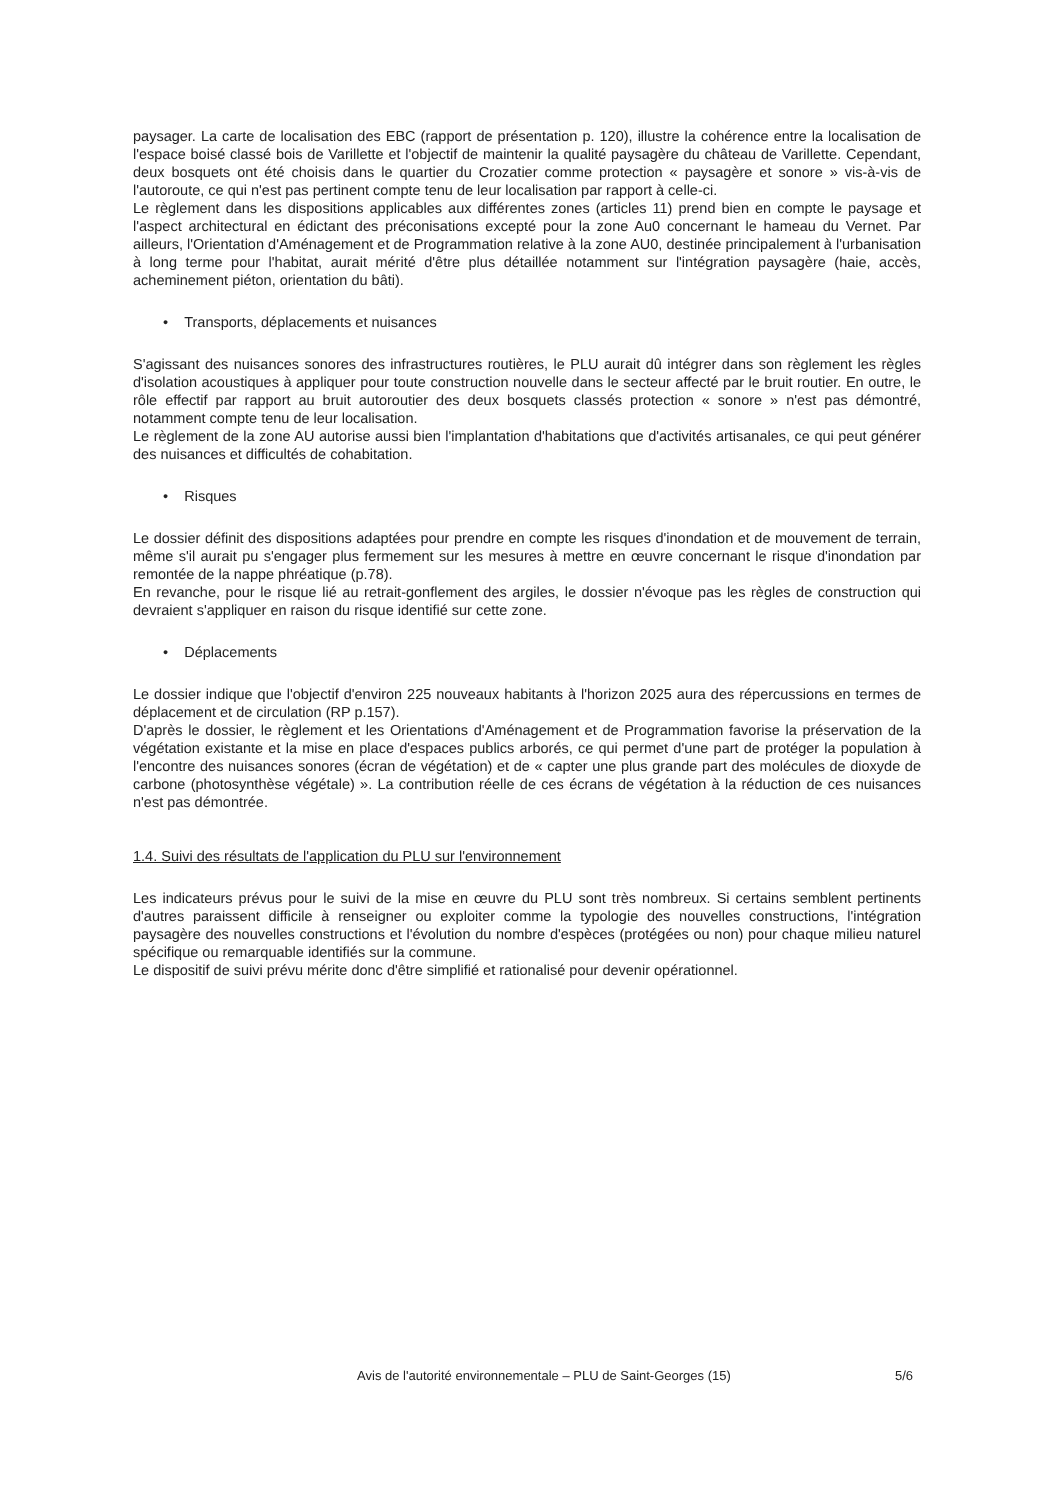paysager. La carte de localisation des EBC (rapport de présentation p. 120), illustre la cohérence entre la localisation de l'espace boisé classé bois de Varillette et l'objectif de maintenir la qualité paysagère du château de Varillette. Cependant, deux bosquets ont été choisis dans le quartier du Crozatier comme protection « paysagère et sonore » vis-à-vis de l'autoroute, ce qui n'est pas pertinent compte tenu de leur localisation par rapport à celle-ci.
Le règlement dans les dispositions applicables aux différentes zones (articles 11) prend bien en compte le paysage et l'aspect architectural en édictant des préconisations excepté pour la zone Au0 concernant le hameau du Vernet. Par ailleurs, l'Orientation d'Aménagement et de Programmation relative à la zone AU0, destinée principalement à l'urbanisation à long terme pour l'habitat, aurait mérité d'être plus détaillée notamment sur l'intégration paysagère (haie, accès, acheminement piéton, orientation du bâti).
• Transports, déplacements et nuisances
S'agissant des nuisances sonores des infrastructures routières, le PLU aurait dû intégrer dans son règlement les règles d'isolation acoustiques à appliquer pour toute construction nouvelle dans le secteur affecté par le bruit routier. En outre, le rôle effectif par rapport au bruit autoroutier des deux bosquets classés protection « sonore » n'est pas démontré, notamment compte tenu de leur localisation.
Le règlement de la zone AU autorise aussi bien l'implantation d'habitations que d'activités artisanales, ce qui peut générer des nuisances et difficultés de cohabitation.
• Risques
Le dossier définit des dispositions adaptées pour prendre en compte les risques d'inondation et de mouvement de terrain, même s'il aurait pu s'engager plus fermement sur les mesures à mettre en œuvre concernant le risque d'inondation par remontée de la nappe phréatique (p.78).
En revanche, pour le risque lié au retrait-gonflement des argiles, le dossier n'évoque pas les règles de construction qui devraient s'appliquer en raison du risque identifié sur cette zone.
• Déplacements
Le dossier indique que l'objectif d'environ 225 nouveaux habitants à l'horizon 2025 aura des répercussions en termes de déplacement et de circulation (RP p.157).
D'après le dossier, le règlement et les Orientations d'Aménagement et de Programmation favorise la préservation de la végétation existante et la mise en place d'espaces publics arborés, ce qui permet d'une part de protéger la population à l'encontre des nuisances sonores (écran de végétation) et de « capter une plus grande part des molécules de dioxyde de carbone (photosynthèse végétale) ». La contribution réelle de ces écrans de végétation à la réduction de ces nuisances n'est pas démontrée.
1.4. Suivi des résultats de l'application du PLU sur l'environnement
Les indicateurs prévus pour le suivi de la mise en œuvre du PLU sont très nombreux. Si certains semblent pertinents d'autres paraissent difficile à renseigner ou exploiter comme la typologie des nouvelles constructions, l'intégration paysagère des nouvelles constructions et l'évolution du nombre d'espèces (protégées ou non) pour chaque milieu naturel spécifique ou remarquable identifiés sur la commune.
Le dispositif de suivi prévu mérite donc d'être simplifié et rationalisé pour devenir opérationnel.
Avis de l'autorité environnementale – PLU de Saint-Georges (15) 5/6